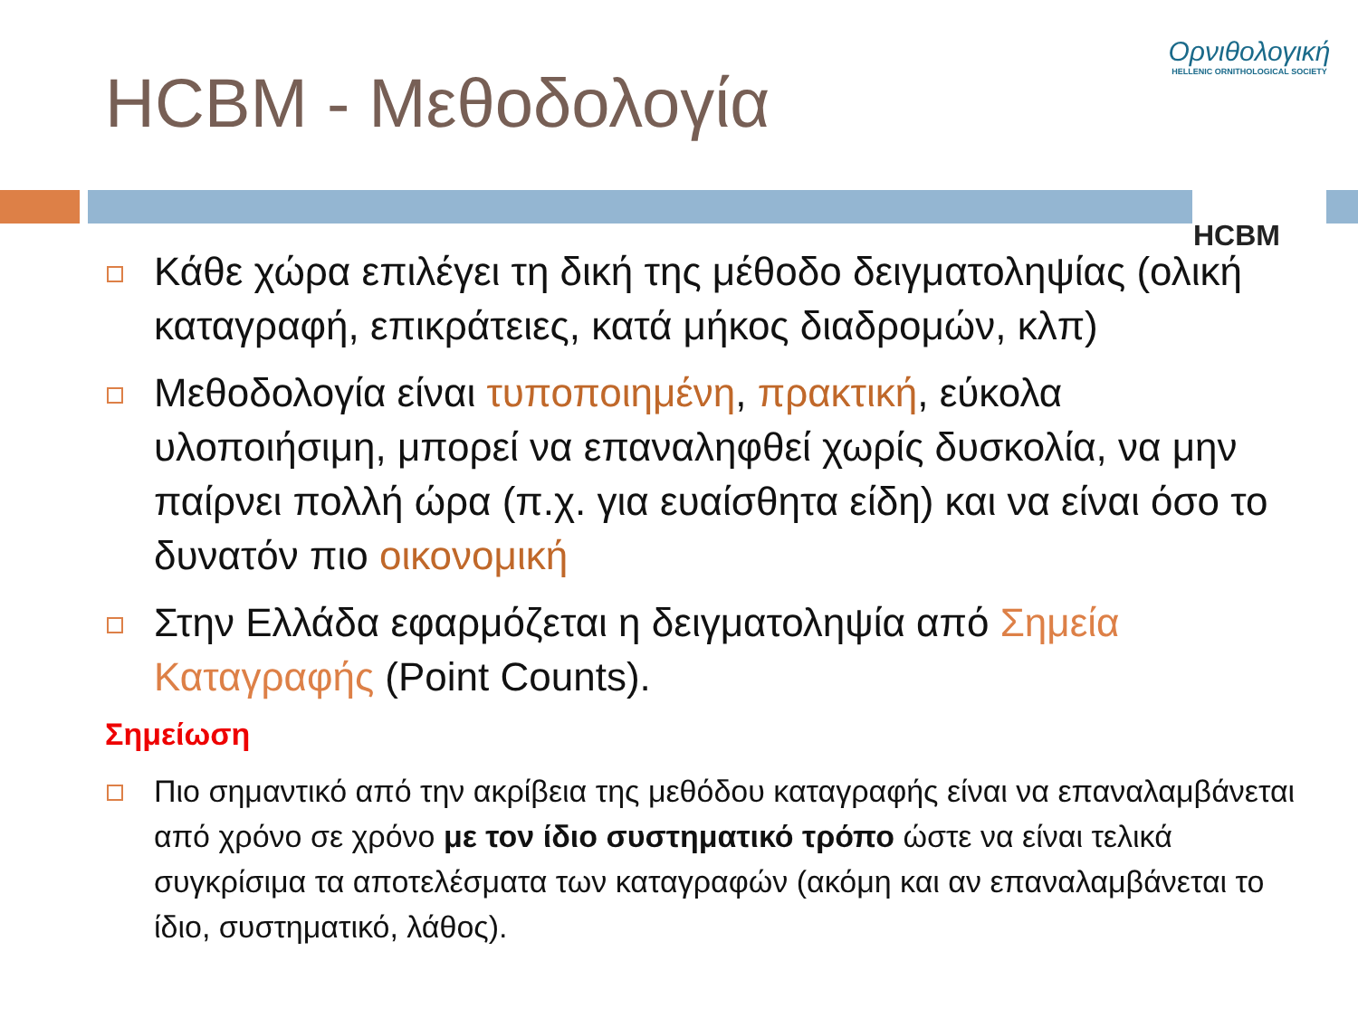HCBM - Μεθοδολογία
Ορνιθολογική
HELLENIC ORNITHOLOGICAL SOCIETY
HCBM
Κάθε χώρα επιλέγει τη δική της μέθοδο δειγματοληψίας (ολική καταγραφή, επικράτειες, κατά μήκος διαδρομών, κλπ)
Μεθοδολογία είναι τυποποιημένη, πρακτική, εύκολα υλοποιήσιμη, μπορεί να επαναληφθεί χωρίς δυσκολία, να μην παίρνει πολλή ώρα (π.χ. για ευαίσθητα είδη) και να είναι όσο το δυνατόν πιο οικονομική
Στην Ελλάδα εφαρμόζεται η δειγματοληψία από Σημεία Καταγραφής (Point Counts).
Σημείωση
Πιο σημαντικό από την ακρίβεια της μεθόδου καταγραφής είναι να επαναλαμβάνεται από χρόνο σε χρόνο με τον ίδιο συστηματικό τρόπο ώστε να είναι τελικά συγκρίσιμα τα αποτελέσματα των καταγραφών (ακόμη και αν επαναλαμβάνεται το ίδιο, συστηματικό, λάθος).